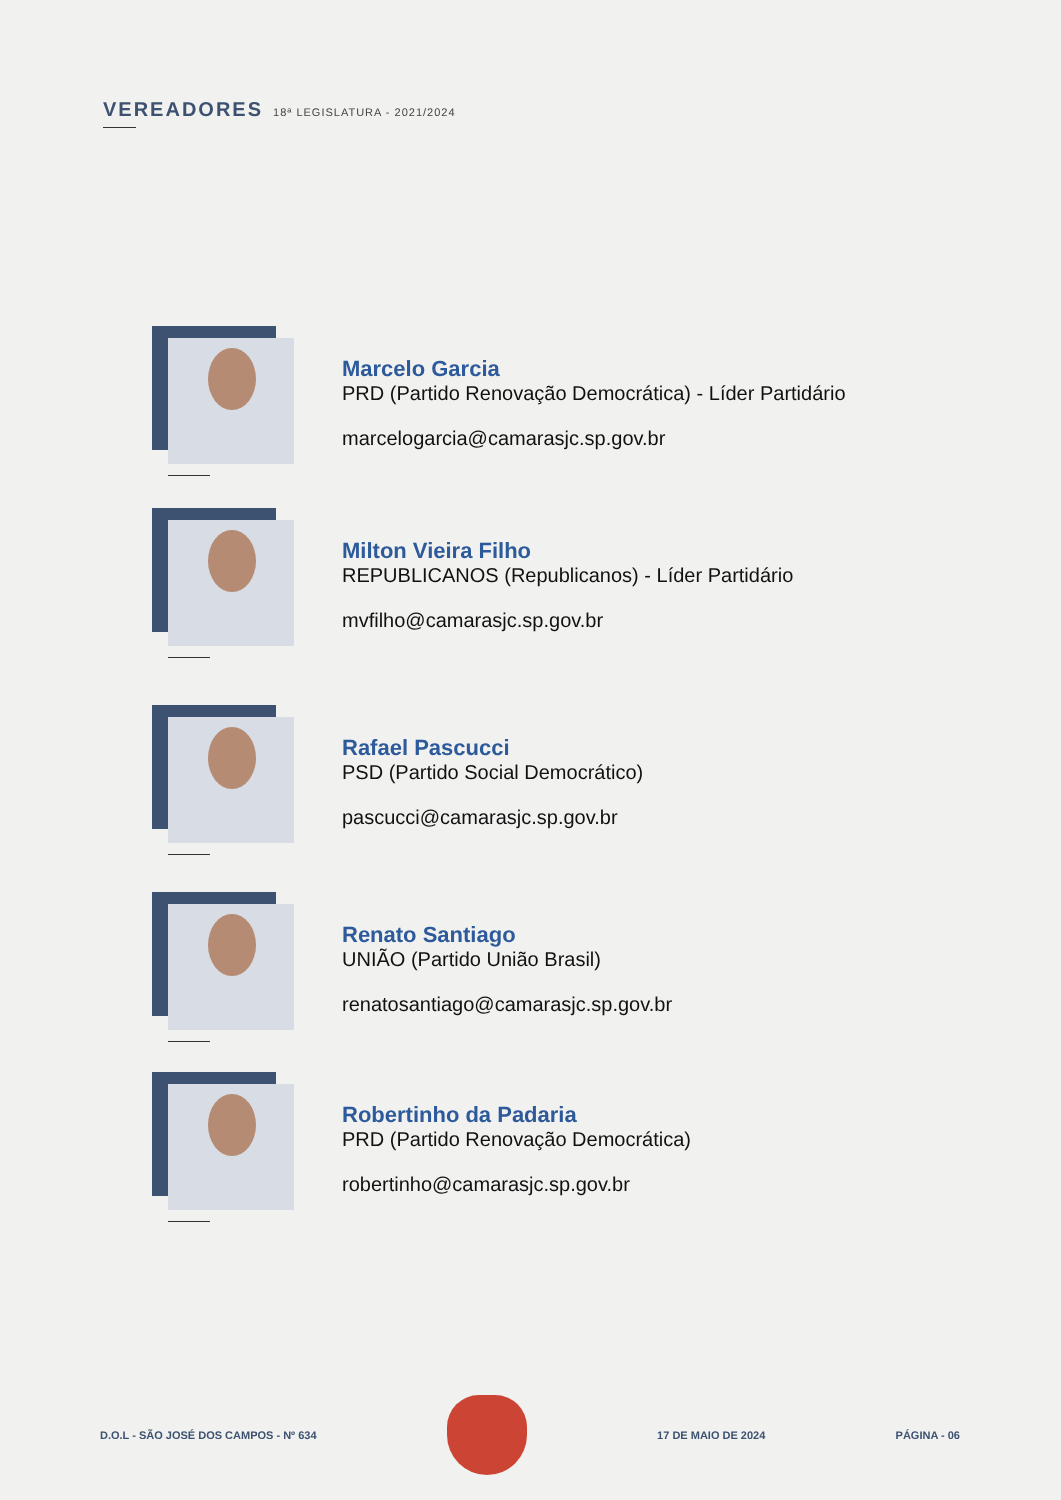VEREADORES 18ª LEGISLATURA - 2021/2024
Marcelo Garcia
PRD (Partido Renovação Democrática) - Líder Partidário
marcelogarcia@camarasjc.sp.gov.br
Milton Vieira Filho
REPUBLICANOS (Republicanos) - Líder Partidário
mvfilho@camarasjc.sp.gov.br
Rafael Pascucci
PSD (Partido Social Democrático)
pascucci@camarasjc.sp.gov.br
Renato Santiago
UNIÃO (Partido União Brasil)
renatosantiago@camarasjc.sp.gov.br
Robertinho da Padaria
PRD (Partido Renovação Democrática)
robertinho@camarasjc.sp.gov.br
D.O.L - SÃO JOSÉ DOS CAMPOS - Nº 634
17 DE MAIO DE 2024 PÁGINA - 06